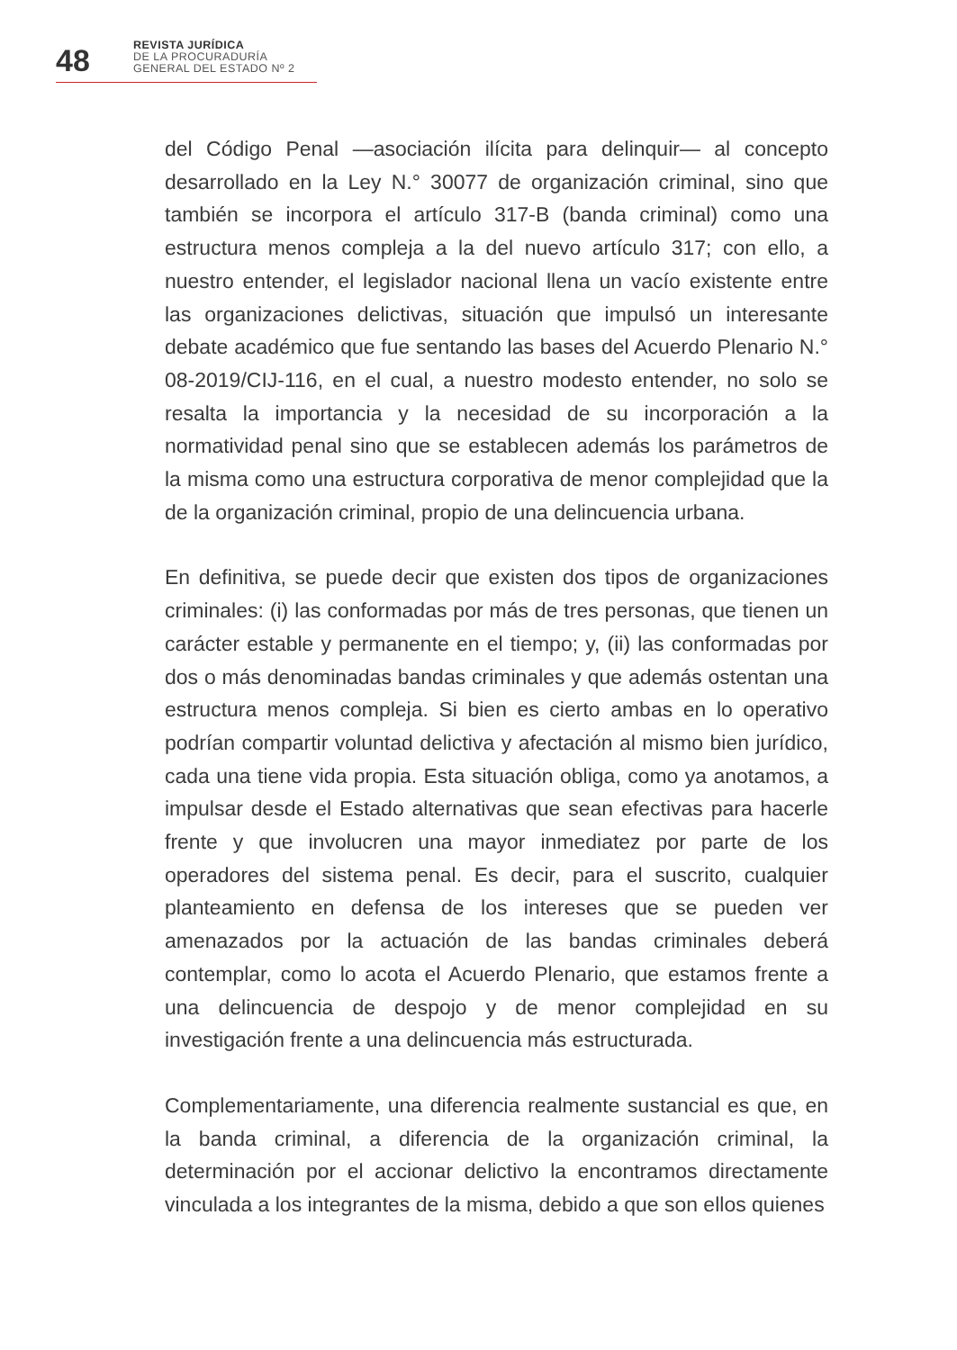48
REVISTA JURÍDICA
DE LA PROCURADURÍA
GENERAL DEL ESTADO Nº 2
del Código Penal —asociación ilícita para delinquir— al concepto desarrollado en la Ley N.° 30077 de organización criminal, sino que también se incorpora el artículo 317-B (banda criminal) como una estructura menos compleja a la del nuevo artículo 317; con ello, a nuestro entender, el legislador nacional llena un vacío existente entre las organizaciones delictivas, situación que impulsó un interesante debate académico que fue sentando las bases del Acuerdo Plenario N.° 08-2019/CIJ-116, en el cual, a nuestro modesto entender, no solo se resalta la importancia y la necesidad de su incorporación a la normatividad penal sino que se establecen además los parámetros de la misma como una estructura corporativa de menor complejidad que la de la organización criminal, propio de una delincuencia urbana.
En definitiva, se puede decir que existen dos tipos de organizaciones criminales: (i) las conformadas por más de tres personas, que tienen un carácter estable y permanente en el tiempo; y, (ii) las conformadas por dos o más denominadas bandas criminales y que además ostentan una estructura menos compleja. Si bien es cierto ambas en lo operativo podrían compartir voluntad delictiva y afectación al mismo bien jurídico, cada una tiene vida propia. Esta situación obliga, como ya anotamos, a impulsar desde el Estado alternativas que sean efectivas para hacerle frente y que involucren una mayor inmediatez por parte de los operadores del sistema penal. Es decir, para el suscrito, cualquier planteamiento en defensa de los intereses que se pueden ver amenazados por la actuación de las bandas criminales deberá contemplar, como lo acota el Acuerdo Plenario, que estamos frente a una delincuencia de despojo y de menor complejidad en su investigación frente a una delincuencia más estructurada.
Complementariamente, una diferencia realmente sustancial es que, en la banda criminal, a diferencia de la organización criminal, la determinación por el accionar delictivo la encontramos directamente vinculada a los integrantes de la misma, debido a que son ellos quienes